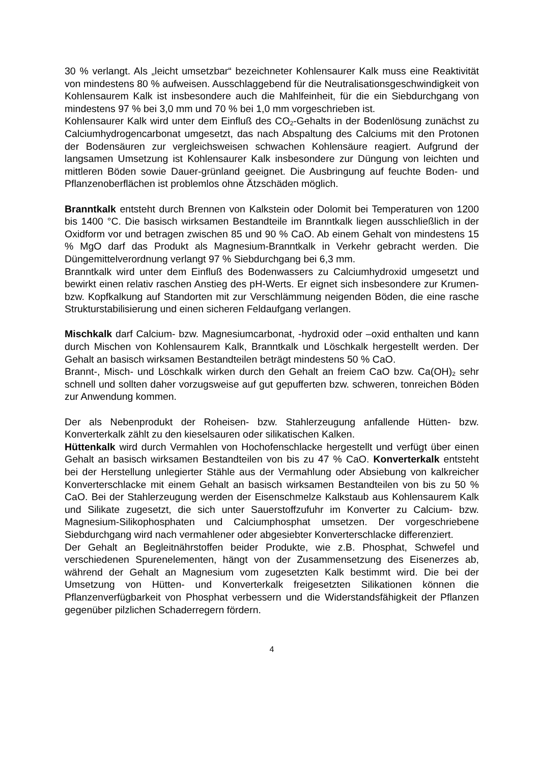30 % verlangt. Als „leicht umsetzbar“ bezeichneter Kohlensaurer Kalk muss eine Reaktivität von mindestens 80 % aufweisen. Ausschlaggebend für die Neutralisationsgeschwindigkeit von Kohlensaurem Kalk ist insbesondere auch die Mahlfeinheit, für die ein Siebdurchgang von mindestens 97 % bei 3,0 mm und 70 % bei 1,0 mm vorgeschrieben ist.
Kohlensaurer Kalk wird unter dem Einfluß des CO<sub>2</sub>-Gehalts in der Bodenlösung zunächst zu Calciumhydrogencarbonat umgesetzt, das nach Abspaltung des Calciums mit den Protonen der Bodensäuren zur vergleichsweisen schwachen Kohlensäure reagiert. Aufgrund der langsamen Umsetzung ist Kohlensaurer Kalk insbesondere zur Düngung von leichten und mittleren Böden sowie Dauer-grünland geeignet. Die Ausbringung auf feuchte Boden- und Pflanzenoberflächen ist problemlos ohne Ätzschäden möglich.
Branntkalk entsteht durch Brennen von Kalkstein oder Dolomit bei Temperaturen von 1200 bis 1400 °C. Die basisch wirksamen Bestandteile im Branntkalk liegen ausschließlich in der Oxidform vor und betragen zwischen 85 und 90 % CaO. Ab einem Gehalt von mindestens 15 % MgO darf das Produkt als Magnesium-Branntkalk in Verkehr gebracht werden. Die Düngemittelverordnung verlangt 97 % Siebdurchgang bei 6,3 mm.
Branntkalk wird unter dem Einfluß des Bodenwassers zu Calciumhydroxid umgesetzt und bewirkt einen relativ raschen Anstieg des pH-Werts. Er eignet sich insbesondere zur Krumen- bzw. Kopfkalkung auf Standorten mit zur Verschlämmung neigenden Böden, die eine rasche Strukturstabilisierung und einen sicheren Feldaufgang verlangen.
Mischkalk darf Calcium- bzw. Magnesiumcarbonat, -hydroxid oder –oxid enthalten und kann durch Mischen von Kohlensaurem Kalk, Branntkalk und Löschkalk hergestellt werden. Der Gehalt an basisch wirksamen Bestandteilen beträgt mindestens 50 % CaO.
Brannt-, Misch- und Löschkalk wirken durch den Gehalt an freiem CaO bzw. Ca(OH)<sub>2</sub> sehr schnell und sollten daher vorzugsweise auf gut gepufferten bzw. schweren, tonreichen Böden zur Anwendung kommen.
Der als Nebenprodukt der Roheisen- bzw. Stahlerzeugung anfallende Hütten- bzw. Konverterkalk zählt zu den kieselsauren oder silikatischen Kalken.
Hüttenkalk wird durch Vermahlen von Hochofenschlacke hergestellt und verfügt über einen Gehalt an basisch wirksamen Bestandteilen von bis zu 47 % CaO. Konverterkalk entsteht bei der Herstellung unlegierter Stähle aus der Vermahlung oder Absiebung von kalkreicher Konverterschlacke mit einem Gehalt an basisch wirksamen Bestandteilen von bis zu 50 % CaO. Bei der Stahlerzeugung werden der Eisenschmelze Kalkstaub aus Kohlensaurem Kalk und Silikate zugesetzt, die sich unter Sauerstoffzufuhr im Konverter zu Calcium- bzw. Magnesium-Silikophosphaten und Calciumphosphat umsetzen. Der vorgeschriebene Siebdurchgang wird nach vermahlener oder abgesiebter Konverterschlacke differenziert.
Der Gehalt an Begleitnährstoffen beider Produkte, wie z.B. Phosphat, Schwefel und verschiedenen Spurenelementen, hängt von der Zusammensetzung des Eisenerzes ab, während der Gehalt an Magnesium vom zugesetzten Kalk bestimmt wird. Die bei der Umsetzung von Hütten- und Konverterkalk freigesetzten Silikationen können die Pflanzenverfügbarkeit von Phosphat verbessern und die Widerstandsfähigkeit der Pflanzen gegenüber pilzlichen Schaderregern fördern.
4